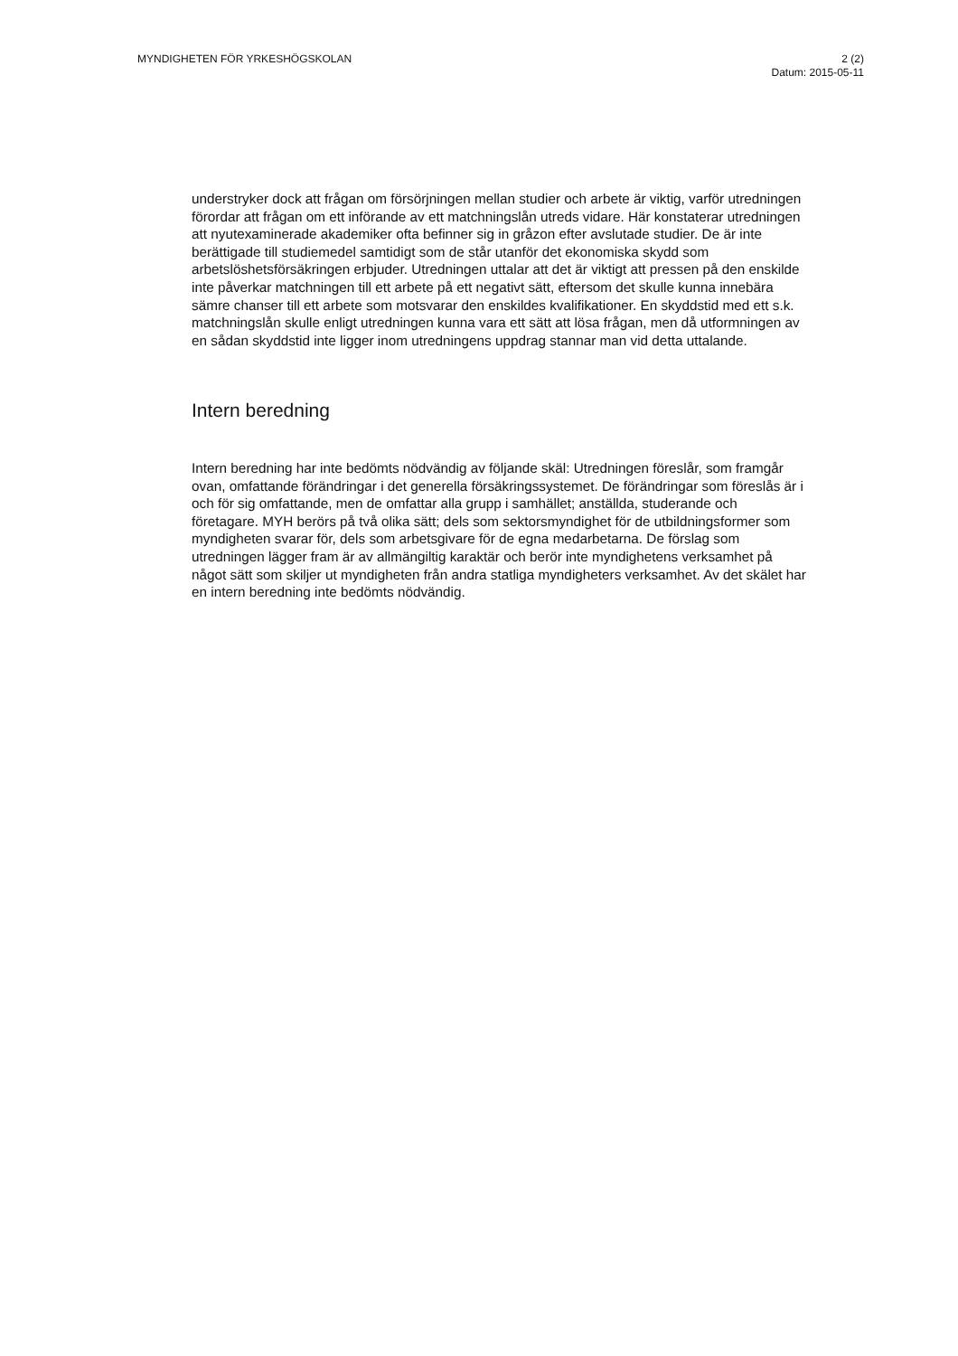MYNDIGHETEN FÖR YRKESHÖGSKOLAN
2 (2)
Datum: 2015-05-11
understryker dock att frågan om försörjningen mellan studier och arbete är viktig, varför utredningen förordar att frågan om ett införande av ett matchningslån utreds vidare. Här konstaterar utredningen att nyutexaminerade akademiker ofta befinner sig in gråzon efter avslutade studier. De är inte berättigade till studiemedel samtidigt som de står utanför det ekonomiska skydd som arbetslöshetsförsäkringen erbjuder. Utredningen uttalar att det är viktigt att pressen på den enskilde inte påverkar matchningen till ett arbete på ett negativt sätt, eftersom det skulle kunna innebära sämre chanser till ett arbete som motsvarar den enskildes kvalifikationer. En skyddstid med ett s.k. matchningslån skulle enligt utredningen kunna vara ett sätt att lösa frågan, men då utformningen av en sådan skyddstid inte ligger inom utredningens uppdrag stannar man vid detta uttalande.
Intern beredning
Intern beredning har inte bedömts nödvändig av följande skäl: Utredningen föreslår, som framgår ovan, omfattande förändringar i det generella försäkringssystemet. De förändringar som föreslås är i och för sig omfattande, men de omfattar alla grupp i samhället; anställda, studerande och företagare. MYH berörs på två olika sätt; dels som sektorsmyndighet för de utbildningsformer som myndigheten svarar för, dels som arbetsgivare för de egna medarbetarna. De förslag som utredningen lägger fram är av allmängiltig karaktär och berör inte myndighetens verksamhet på något sätt som skiljer ut myndigheten från andra statliga myndigheters verksamhet. Av det skälet har en intern beredning inte bedömts nödvändig.